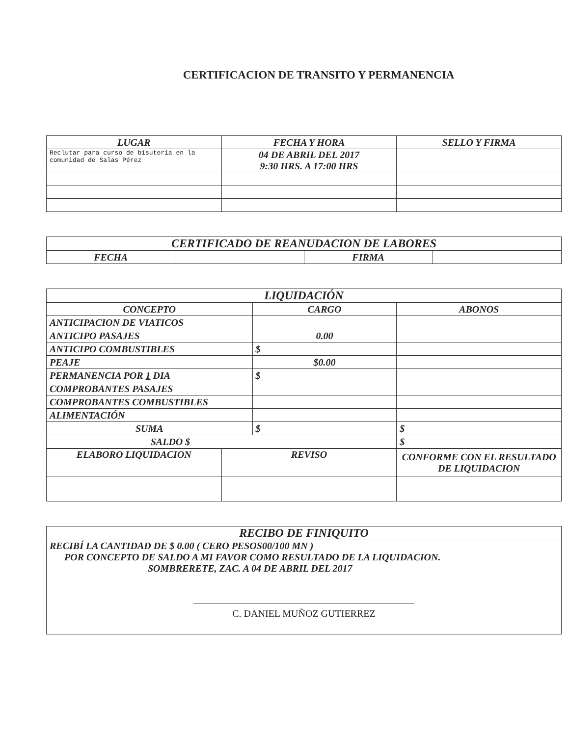CERTIFICACION DE TRANSITO Y PERMANENCIA
| LUGAR | FECHA Y HORA | SELLO Y FIRMA |
| --- | --- | --- |
| Reclutar para curso de bisutería en la comunidad de Salas Pérez | 04 DE ABRIL DEL 2017 9:30 HRS. A 17:00 HRS | |
| CERTIFICADO DE REANUDACION DE LABORES | | | |
| --- | --- | --- | --- |
| FECHA | | FIRMA | |
| LIQUIDACIÓN | | |
| --- | --- | --- |
| CONCEPTO | CARGO | ABONOS |
| ANTICIPACION DE VIATICOS | | |
| ANTICIPO PASAJES | 0.00 | |
| ANTICIPO COMBUSTIBLES | $ | |
| PEAJE | $0.00 | |
| PERMANENCIA POR 1 DIA | $ | |
| COMPROBANTES PASAJES | | |
| COMPROBANTES COMBUSTIBLES | | |
| ALIMENTACIÓN | | |
| SUMA | $ | $ |
| SALDO $ | | $ |
| ELABORO LIQUIDACION | REVISO | CONFORME CON EL RESULTADO DE LIQUIDACION |
| RECIBO DE FINIQUITO |
| --- |
| RECIBÍ LA CANTIDAD DE $ 0.00 ( CERO PESOS00/100 MN ) POR CONCEPTO DE SALDO A MI FAVOR COMO RESULTADO DE LA LIQUIDACION. SOMBRERETE, ZAC. A 04 DE ABRIL DEL 2017 C. DANIEL MUÑOZ GUTIERREZ |